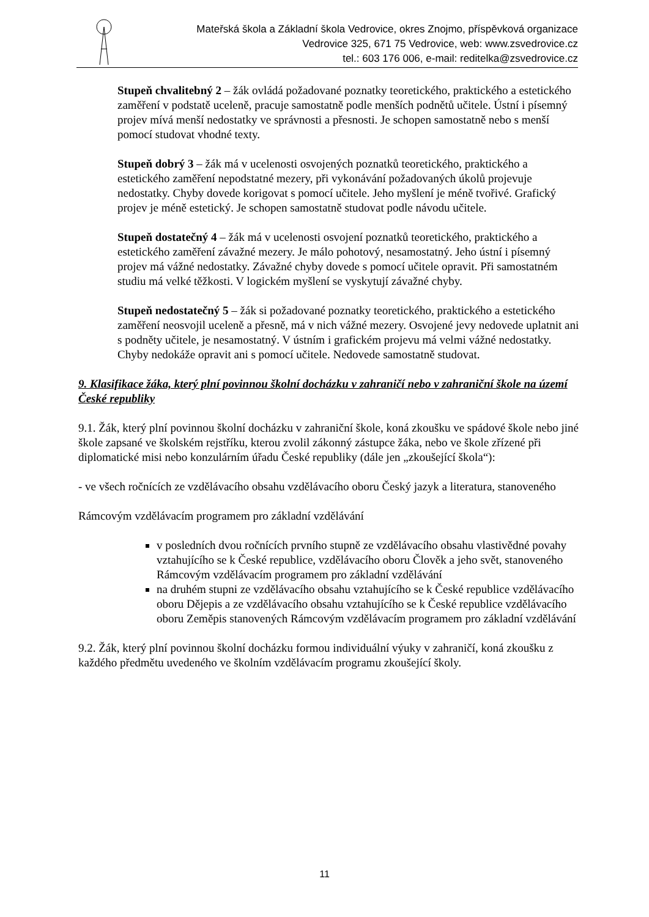Mateřská škola a Základní škola Vedrovice, okres Znojmo, příspěvková organizace
Vedrovice 325, 671 75 Vedrovice, web: www.zsvedrovice.cz
tel.: 603 176 006, e-mail: reditelka@zsvedrovice.cz
Stupeň chvalitebný 2 – žák ovládá požadované poznatky teoretického, praktického a estetického zaměření v podstatě uceleně, pracuje samostatně podle menších podnětů učitele. Ústní i písemný projev mívá menší nedostatky ve správnosti a přesnosti. Je schopen samostatně nebo s menší pomocí studovat vhodné texty.
Stupeň dobrý 3 – žák má v ucelenosti osvojených poznatků teoretického, praktického a estetického zaměření nepodstatné mezery, při vykonávání požadovaných úkolů projevuje nedostatky. Chyby dovede korigovat s pomocí učitele. Jeho myšlení je méně tvořivé. Grafický projev je méně estetický. Je schopen samostatně studovat podle návodu učitele.
Stupeň dostatečný 4 – žák má v ucelenosti osvojení poznatků teoretického, praktického a estetického zaměření závažné mezery. Je málo pohotový, nesamostatný. Jeho ústní i písemný projev má vážné nedostatky. Závažné chyby dovede s pomocí učitele opravit. Při samostatném studiu má velké těžkosti. V logickém myšlení se vyskytují závažné chyby.
Stupeň nedostatečný 5 – žák si požadované poznatky teoretického, praktického a estetického zaměření neosvojil uceleně a přesně, má v nich vážné mezery. Osvojené jevy nedovede uplatnit ani s podněty učitele, je nesamostatný. V ústním i grafickém projevu má velmi vážné nedostatky. Chyby nedokáže opravit ani s pomocí učitele. Nedovede samostatně studovat.
9. Klasifikace žáka, který plní povinnou školní docházku v zahraničí nebo v zahraniční škole na území České republiky
9.1. Žák, který plní povinnou školní docházku v zahraniční škole, koná zkoušku ve spádové škole nebo jiné škole zapsané ve školském rejstříku, kterou zvolil zákonný zástupce žáka, nebo ve škole zřízené při diplomatické misi nebo konzulárním úřadu České republiky (dále jen „zkoušející škola“):
- ve všech ročnících ze vzdělávacího obsahu vzdělávacího oboru Český jazyk a literatura, stanoveného
Rámcovým vzdělávacím programem pro základní vzdělávání
v posledních dvou ročnících prvního stupně ze vzdělávacího obsahu vlastivědné povahy vztahujícího se k České republice, vzdělávacího oboru Člověk a jeho svět, stanoveného Rámcovým vzdělávacím programem pro základní vzdělávání
na druhém stupni ze vzdělávacího obsahu vztahujícího se k České republice vzdělávacího oboru Dějepis a ze vzdělávacího obsahu vztahujícího se k České republice vzdělávacího oboru Zeměpis stanovených Rámcovým vzdělávacím programem pro základní vzdělávání
9.2. Žák, který plní povinnou školní docházku formou individuální výuky v zahraničí, koná zkoušku z každého předmětu uvedeného ve školním vzdělávacím programu zkoušející školy.
11